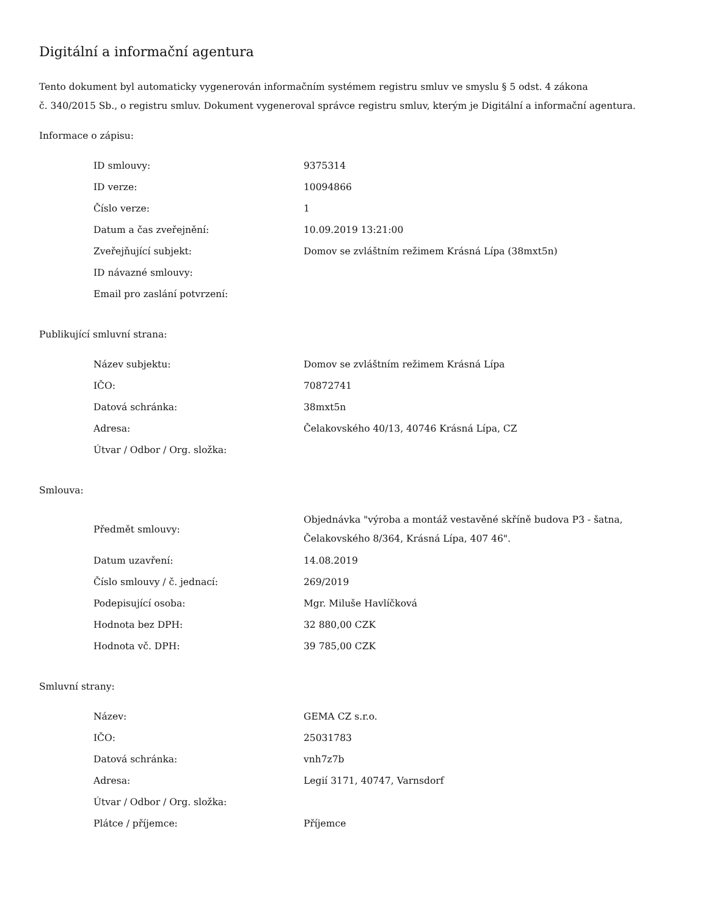Digitální a informační agentura
Tento dokument byl automaticky vygenerován informačním systémem registru smluv ve smyslu § 5 odst. 4 zákona
č. 340/2015 Sb., o registru smluv. Dokument vygeneroval správce registru smluv, kterým je Digitální a informační agentura.
Informace o zápisu:
| ID smlouvy: | 9375314 |
| ID verze: | 10094866 |
| Číslo verze: | 1 |
| Datum a čas zveřejnění: | 10.09.2019 13:21:00 |
| Zveřejňující subjekt: | Domov se zvláštním režimem Krásná Lípa (38mxt5n) |
| ID návazné smlouvy: | |
| Email pro zaslání potvrzení: | |
Publikující smluvní strana:
| Název subjektu: | Domov se zvláštním režimem Krásná Lípa |
| IČO: | 70872741 |
| Datová schránka: | 38mxt5n |
| Adresa: | Čelakovského 40/13, 40746 Krásná Lípa, CZ |
| Útvar / Odbor / Org. složka: | |
Smlouva:
| Předmět smlouvy: | Objednávka "výroba a montáž vestavěné skříně budova P3 - šatna, Čelakovského 8/364, Krásná Lípa, 407 46". |
| Datum uzavření: | 14.08.2019 |
| Číslo smlouvy / č. jednací: | 269/2019 |
| Podepisující osoba: | Mgr. Miluše Havlíčková |
| Hodnota bez DPH: | 32 880,00 CZK |
| Hodnota vč. DPH: | 39 785,00 CZK |
Smluvní strany:
| Název: | GEMA CZ s.r.o. |
| IČO: | 25031783 |
| Datová schránka: | vnh7z7b |
| Adresa: | Legií 3171, 40747, Varnsdorf |
| Útvar / Odbor / Org. složka: | |
| Plátce / příjemce: | Příjemce |